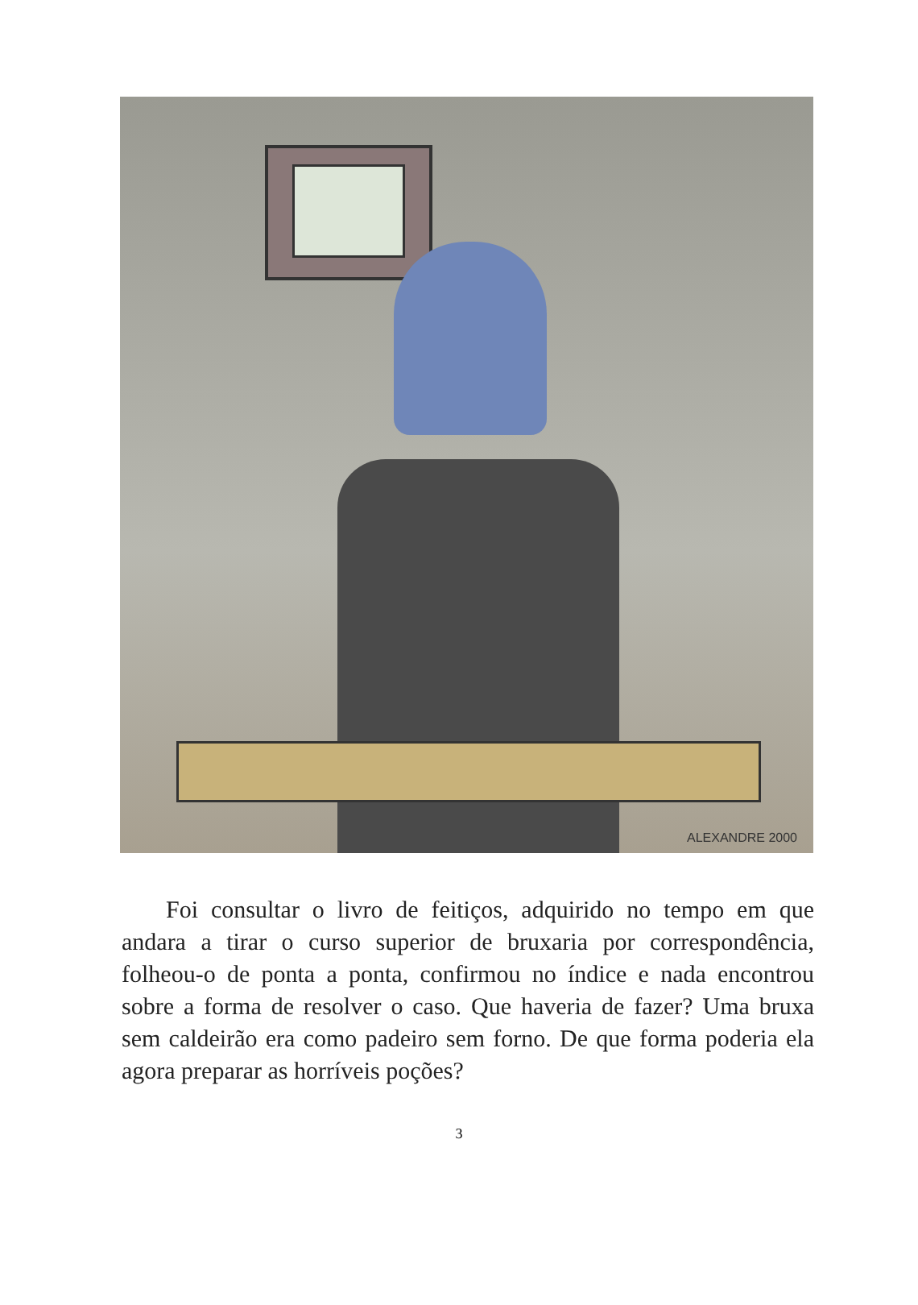ALEXANDRE 2000
Foi consultar o livro de feitiços, adquirido no tempo em que andara a tirar o curso superior de bruxaria por correspondência, folheou-o de ponta a ponta, confirmou no índice e nada encontrou sobre a forma de resolver o caso. Que haveria de fazer? Uma bruxa sem caldeirão era como padeiro sem forno. De que forma poderia ela agora preparar as horríveis poções?
3